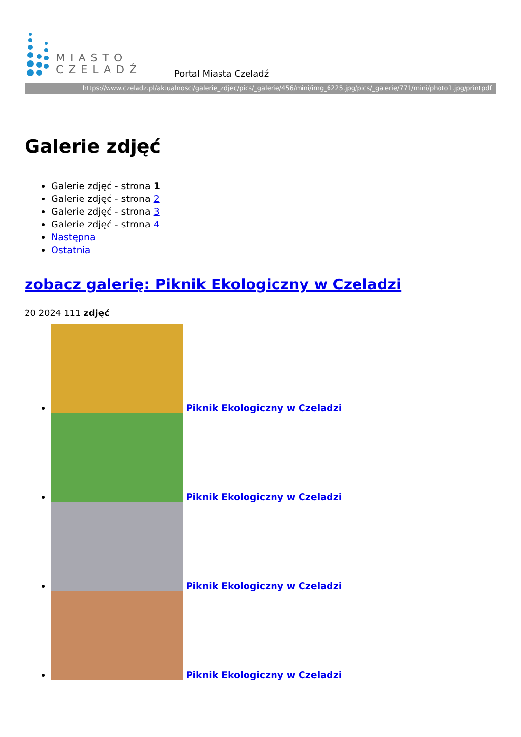MIASTO
CZELADŹ
Portal Miasta Czeladź
https://www.czeladz.pl/aktualnosci/galerie_zdjec/pics/_galerie/456/mini/img_6225.jpg/pics/_galerie/771/mini/photo1.jpg/printpdf
Galerie zdjęć
Galerie zdjęć - strona 1
Galerie zdjęć - strona 2
Galerie zdjęć - strona 3
Galerie zdjęć - strona 4
Następna
Ostatnia
zobacz galerię: Piknik Ekologiczny w Czeladzi
20 2024 111 zdjęć
Piknik Ekologiczny w Czeladzi
Piknik Ekologiczny w Czeladzi
Piknik Ekologiczny w Czeladzi
Piknik Ekologiczny w Czeladzi